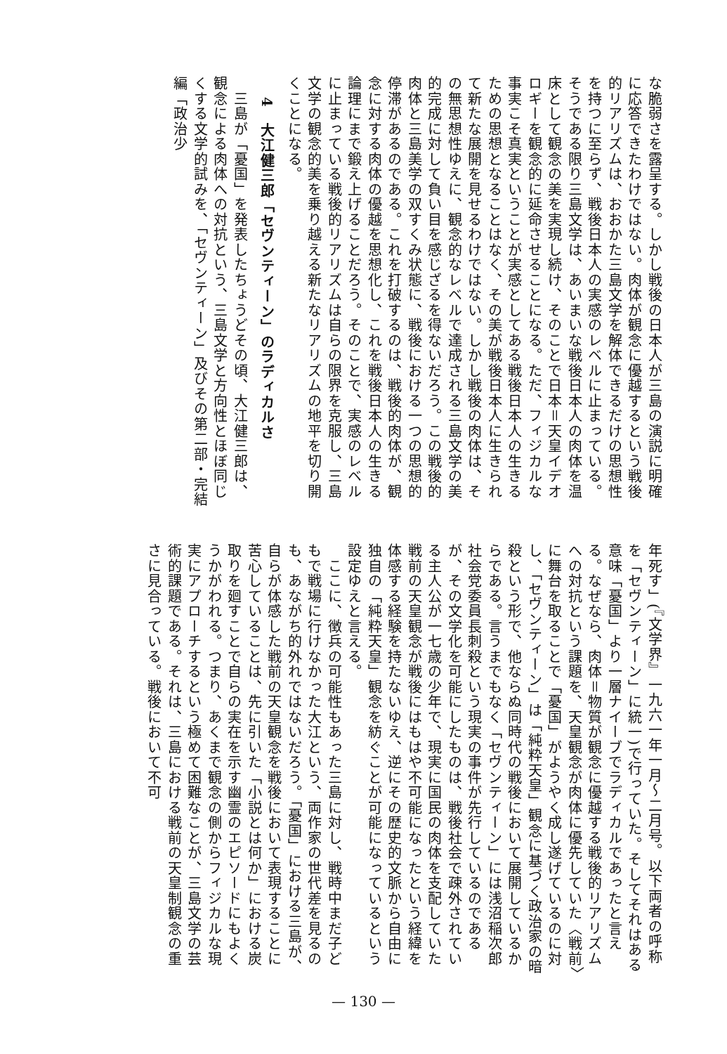な脆弱さを露呈する。しかし戦後の日本人が三島の演説に明確に応答できたわけではない。肉体が観念に優越するという戦後的リアリズムは、おおかた三島文学を解体できるだけの思想性を持つに至らず、戦後日本人の実感のレベルに止まっている。そうである限り三島文学は、あいまいな戦後日本人の肉体を温床として観念の美を実現し続け、そのことで日本＝天皇イデオロギーを観念的に延命させることになる。ただ、フィジカルな事実こそ真実ということが実感としてある戦後日本人の生きるための思想となることはなく、その美が戦後日本人に生きられて新たな展開を見せるわけではない。しかし戦後の肉体は、その無思想性ゆえに、観念的なレベルで達成される三島文学の美的完成に対して負い目を感じざるを得ないだろう。この戦後的肉体と三島美学の双すくみ状態に、戦後における一つの思想的停滞があるのである。これを打破するのは、戦後的肉体が、観念に対する肉体の優越を思想化し、これを戦後日本人の生きる論理にまで鍛え上げることだろう。そのことで、実感のレベルに止まっている戦後的リアリズムは自らの限界を克服し、三島文学の観念的美を乗り越える新たなリアリズムの地平を切り開くことになる。
4　大江健三郎「セヴンティーン」のラディカルさ
　三島が「憂国」を発表したちょうどその頃、大江健三郎は、観念による肉体への対抗という、三島文学と方向性とほぼ同じくする文学的試みを、「セヴンティーン」及びその第二部・完結編「政治少
年死す」(『文学界』一九六一年一月～二月号。以下両者の呼称を「セヴンティーン」に統一)で行っていた。そしてそれはある意味「憂国」より一層ナイーブでラディカルであったと言える。なぜなら、肉体＝物質が観念に優越する戦後的リアリズムへの対抗という課題を、天皇観念が肉体に優先していた〈戦前〉に舞台を取ることで「憂国」がようやく成し遂げているのに対し、「セヴンティーン」は「純粋天皇」観念に基づく政治家の暗殺という形で、他ならぬ同時代の戦後において展開しているからである。言うまでもなく「セヴンティーン」には浅沼稲次郎社会党委員長刺殺という現実の事件が先行しているのであるが、その文学化を可能にしたものは、戦後社会で疎外されている主人公が一七歳の少年で、現実に国民の肉体を支配していた戦前の天皇観念が戦後にはもはや不可能になったという経緯を体感する経験を持たないゆえ、逆にその歴史的文脈から自由に独自の「純粋天皇」観念を紡ぐことが可能になっているという設定ゆえと言える。
　ここに、徴兵の可能性もあった三島に対し、戦時中まだ子どもで戦場に行けなかった大江という、両作家の世代差を見るのも、あながち的外れではないだろう。「憂国」における三島が、自らが体感した戦前の天皇観念を戦後において表現することに苦心していることは、先に引いた「小説とは何か」における炭取りを廻すことで自らの実在を示す幽霊のエピソードにもよくうかがわれる。つまり、あくまで観念の側からフィジカルな現実にアプローチするという極めて困難なことが、三島文学の芸術的課題である。それは、三島における戦前の天皇制観念の重さに見合っている。戦後において不可
— 130 —